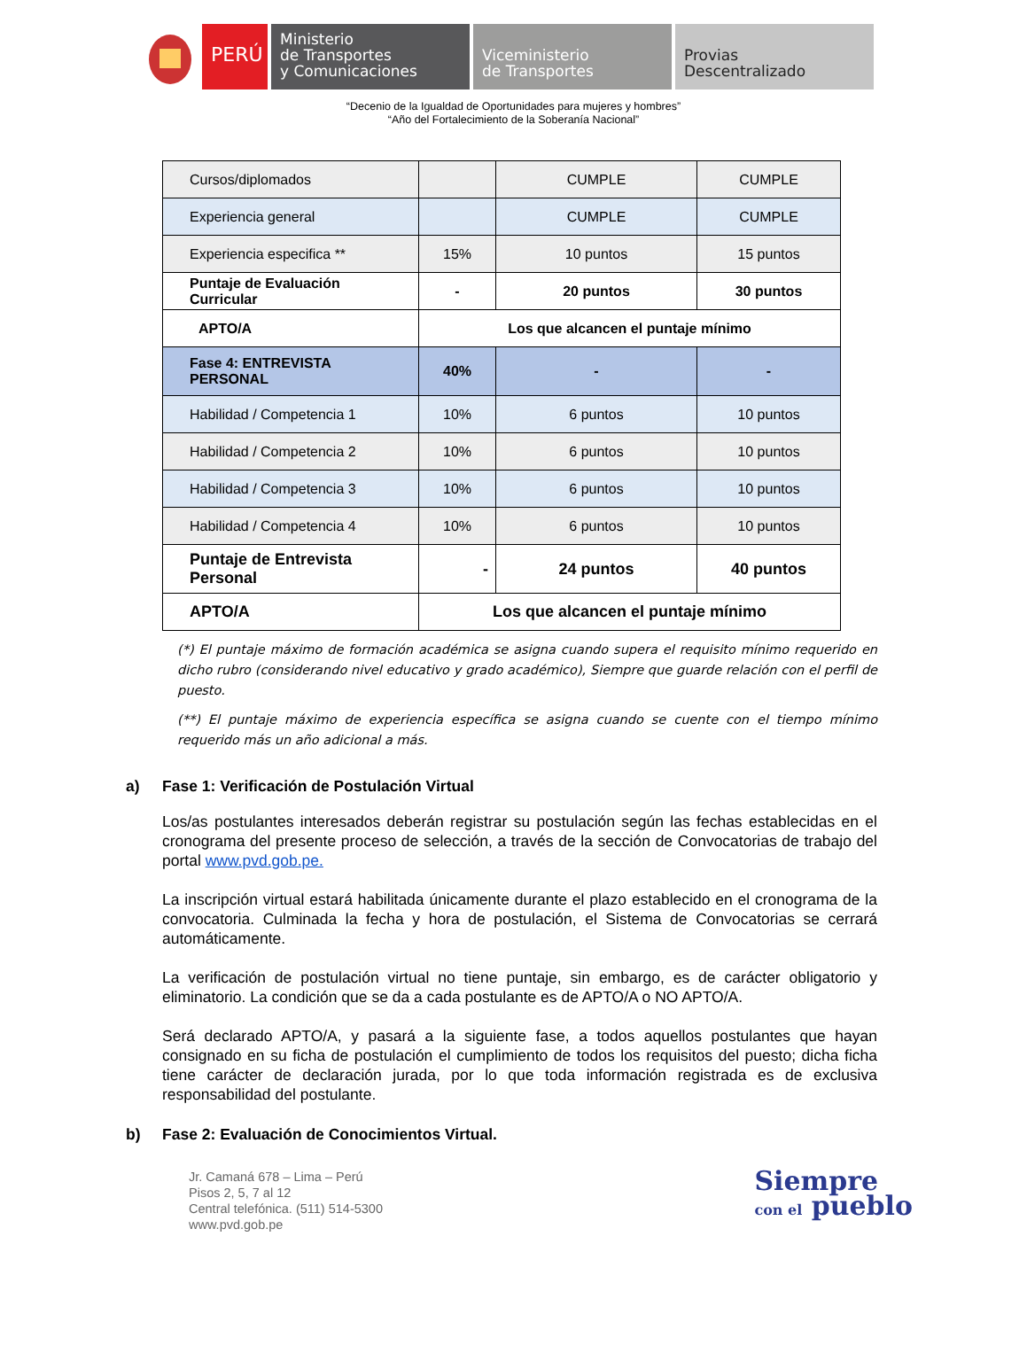PERÚ
Ministerio
de Transportes
y Comunicaciones
Viceministerio
de Transportes
Provias
Descentralizado
“Decenio de la Igualdad de Oportunidades para mujeres y hombres”
“Año del Fortalecimiento de la Soberanía Nacional”
| Cursos/diplomados | | CUMPLE | CUMPLE |
| Experiencia general | | CUMPLE | CUMPLE |
| Experiencia especifica ** | 15% | 10 puntos | 15 puntos |
| Puntaje de Evaluación Curricular | - | 20 puntos | 30 puntos |
| APTO/A | Los que alcancen el puntaje mínimo | | |
| Fase 4: ENTREVISTA PERSONAL | 40% | - | - |
| Habilidad / Competencia 1 | 10% | 6 puntos | 10 puntos |
| Habilidad / Competencia 2 | 10% | 6 puntos | 10 puntos |
| Habilidad / Competencia 3 | 10% | 6 puntos | 10 puntos |
| Habilidad / Competencia 4 | 10% | 6 puntos | 10 puntos |
| Puntaje de Entrevista Personal | - | 24 puntos | 40 puntos |
| APTO/A | Los que alcancen el puntaje mínimo | | |
(*) El puntaje máximo de formación académica se asigna cuando supera el requisito mínimo requerido en dicho rubro (considerando nivel educativo y grado académico), Siempre que guarde relación con el perfil de puesto.
(**) El puntaje máximo de experiencia específica se asigna cuando se cuente con el tiempo mínimo requerido más un año adicional a más.
a) Fase 1: Verificación de Postulación Virtual
Los/as postulantes interesados deberán registrar su postulación según las fechas establecidas en el cronograma del presente proceso de selección, a través de la sección de Convocatorias de trabajo del portal www.pvd.gob.pe.
La inscripción virtual estará habilitada únicamente durante el plazo establecido en el cronograma de la convocatoria. Culminada la fecha y hora de postulación, el Sistema de Convocatorias se cerrará automáticamente.
La verificación de postulación virtual no tiene puntaje, sin embargo, es de carácter obligatorio y eliminatorio. La condición que se da a cada postulante es de APTO/A o NO APTO/A.
Será declarado APTO/A, y pasará a la siguiente fase, a todos aquellos postulantes que hayan consignado en su ficha de postulación el cumplimiento de todos los requisitos del puesto; dicha ficha tiene carácter de declaración jurada, por lo que toda información registrada es de exclusiva responsabilidad del postulante.
b) Fase 2: Evaluación de Conocimientos Virtual.
Jr. Camaná 678 – Lima – Perú
Pisos 2, 5, 7 al 12
Central telefónica. (511) 514-5300
www.pvd.gob.pe
Siempre
con el pueblo